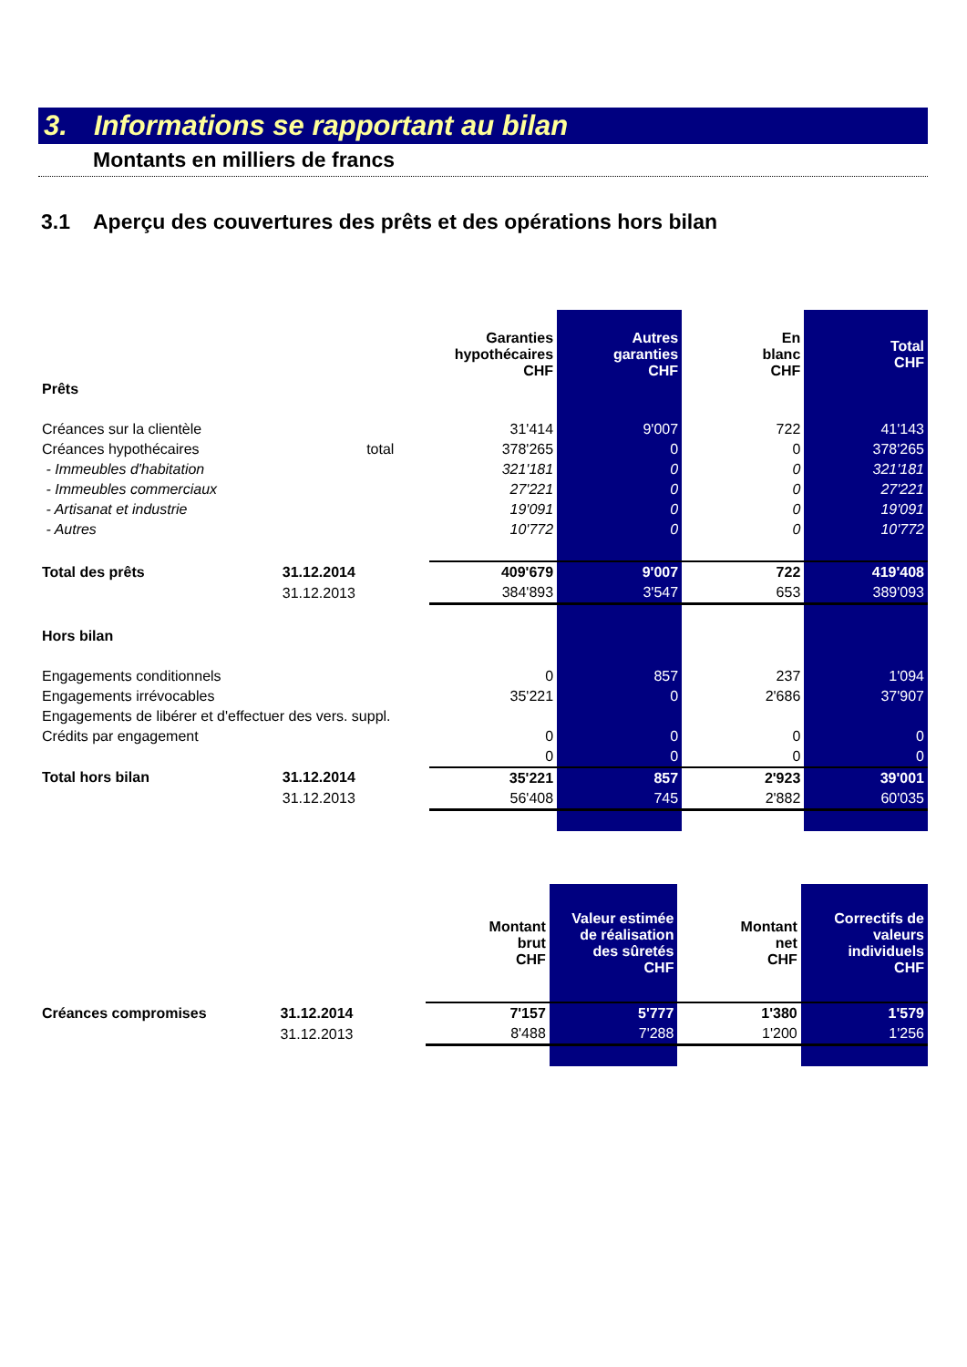3. Informations se rapportant au bilan
Montants en milliers de francs
3.1 Aperçu des couvertures des prêts et des opérations hors bilan
| | | | Garanties hypothécaires CHF | Autres garanties CHF | En blanc CHF | Total CHF |
| Prêts | | | | | | |
| Créances sur la clientèle | | | 31'414 | 9'007 | 722 | 41'143 |
| Créances hypothécaires | total | | 378'265 | 0 | 0 | 378'265 |
| - Immeubles d'habitation | | | 321'181 | 0 | 0 | 321'181 |
| - Immeubles commerciaux | | | 27'221 | 0 | 0 | 27'221 |
| - Artisanat et industrie | | | 19'091 | 0 | 0 | 19'091 |
| - Autres | | | 10'772 | 0 | 0 | 10'772 |
| Total des prêts | 31.12.2014 | | 409'679 | 9'007 | 722 | 419'408 |
| | 31.12.2013 | | 384'893 | 3'547 | 653 | 389'093 |
| Hors bilan | | | | | | |
| Engagements conditionnels | | | 0 | 857 | 237 | 1'094 |
| Engagements irrévocables | | | 35'221 | 0 | 2'686 | 37'907 |
| Engagements de libérer et d'effectuer des vers. suppl. | | | | | | |
| Crédits par engagement | | | 0 | 0 | 0 | 0 |
| | | | 0 | 0 | 0 | 0 |
| Total hors bilan | 31.12.2014 | | 35'221 | 857 | 2'923 | 39'001 |
| | 31.12.2013 | | 56'408 | 745 | 2'882 | 60'035 |
| | | | Montant brut CHF | Valeur estimée de réalisation des sûretés CHF | Montant net CHF | Correctifs de valeurs individuels CHF |
| Créances compromises | 31.12.2014 | | 7'157 | 5'777 | 1'380 | 1'579 |
| | 31.12.2013 | | 8'488 | 7'288 | 1'200 | 1'256 |